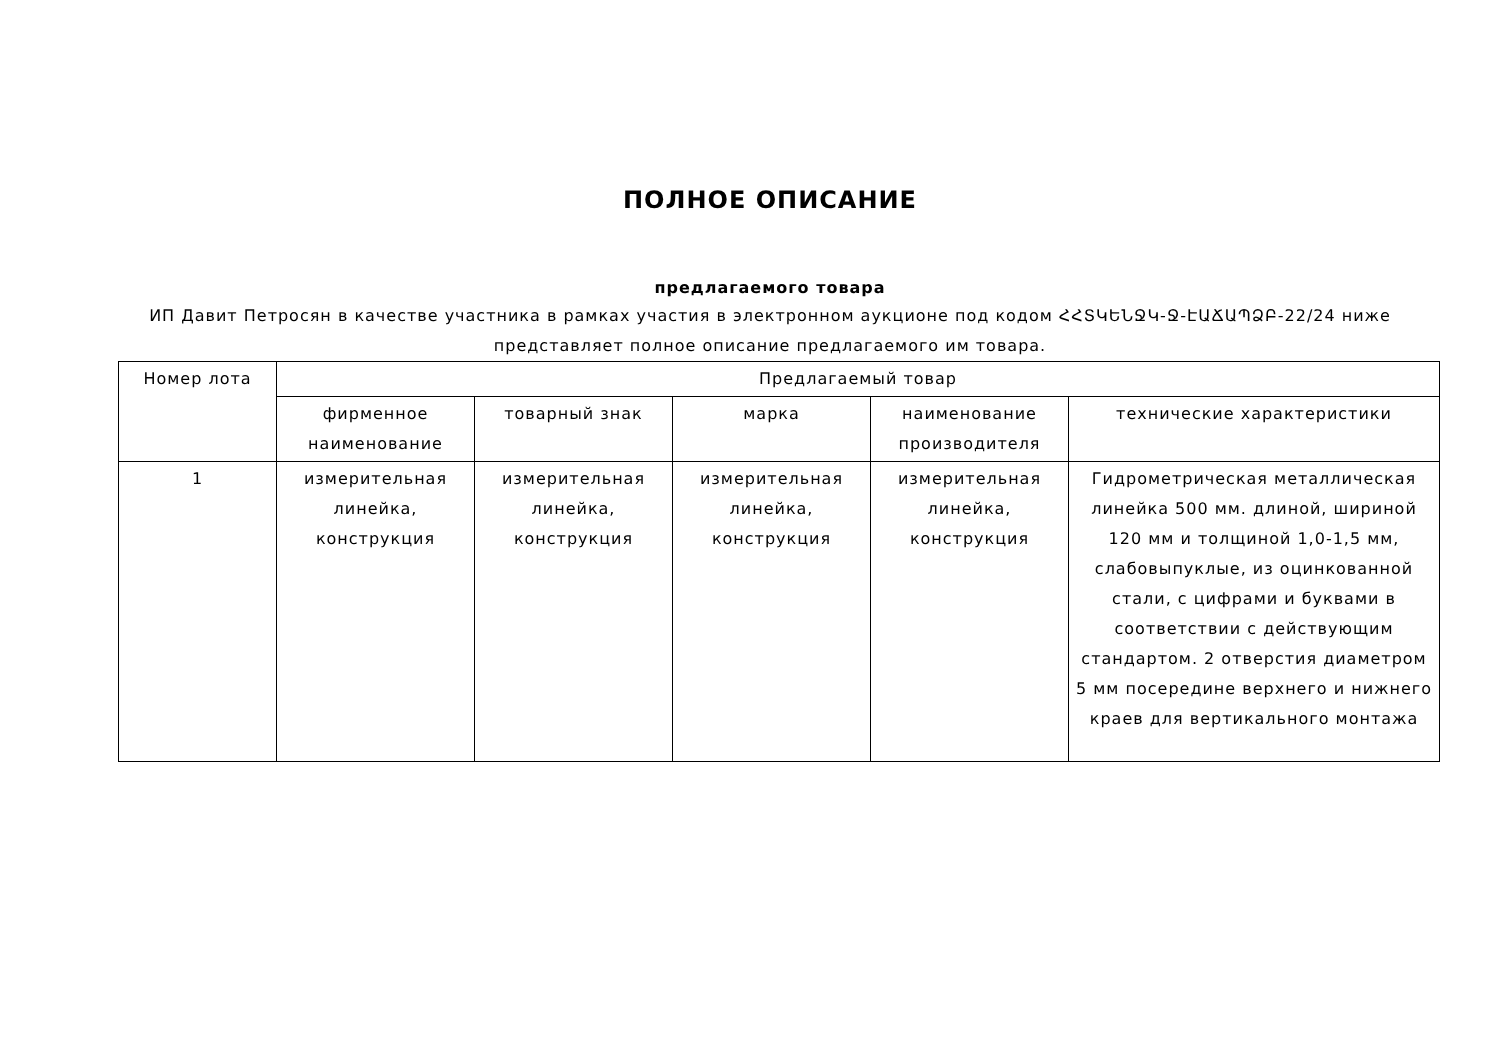ПОЛНОЕ ОПИСАНИЕ
предлагаемого товара
ИП Давит Петросян в качестве участника в рамках участия в электронном аукционе под кодом ՀՀՏԿԵՆՋԿ-Ջ-ԷԱՃԱՊՁԲ-22/24 ниже представляет полное описание предлагаемого им товара.
| Номер лота | Предлагаемый товар | | | | |
| --- | --- | --- | --- | --- | --- |
| | фирменное наименование | товарный знак | марка | наименование производителя | технические характеристики |
| 1 | измерительная линейка, конструкция | измерительная линейка, конструкция | измерительная линейка, конструкция | измерительная линейка, конструкция | Гидрометрическая металлическая линейка 500 мм. длиной, шириной 120 мм и толщиной 1,0-1,5 мм, слабовыпуклые, из оцинкованной стали, с цифрами и буквами в соответствии с действующим стандартом. 2 отверстия диаметром 5 мм посередине верхнего и нижнего краев для вертикального монтажа |